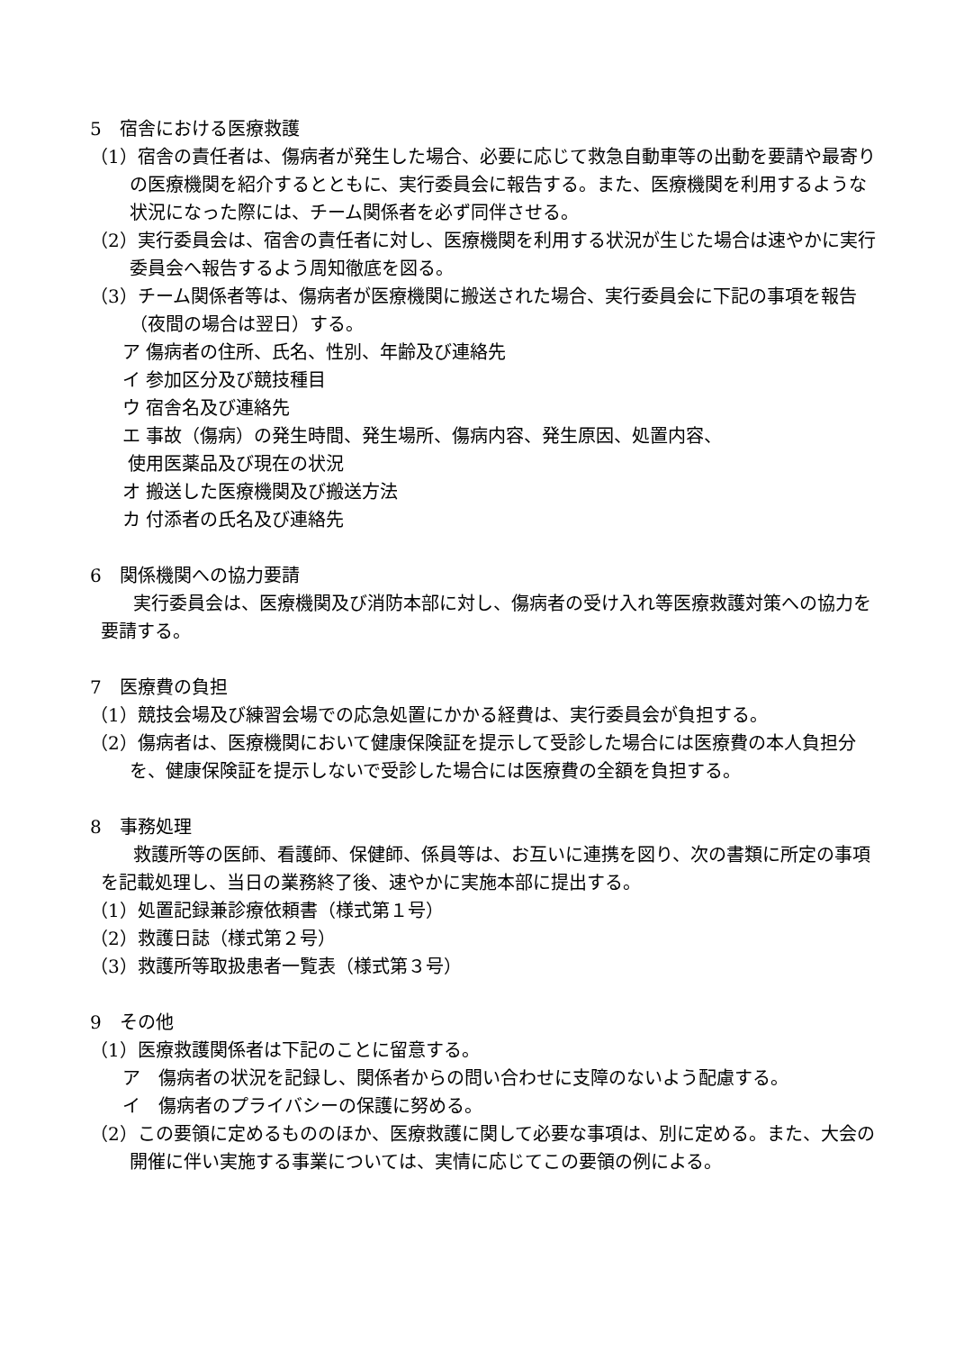5　宿舎における医療救護
（1）宿舎の責任者は、傷病者が発生した場合、必要に応じて救急自動車等の出動を要請や最寄りの医療機関を紹介するとともに、実行委員会に報告する。また、医療機関を利用するような状況になった際には、チーム関係者を必ず同伴させる。
（2）実行委員会は、宿舎の責任者に対し、医療機関を利用する状況が生じた場合は速やかに実行委員会へ報告するよう周知徹底を図る。
（3）チーム関係者等は、傷病者が医療機関に搬送された場合、実行委員会に下記の事項を報告（夜間の場合は翌日）する。
ア 傷病者の住所、氏名、性別、年齢及び連絡先
イ 参加区分及び競技種目
ウ 宿舎名及び連絡先
エ 事故（傷病）の発生時間、発生場所、傷病内容、発生原因、処置内容、
使用医薬品及び現在の状況
オ 搬送した医療機関及び搬送方法
カ 付添者の氏名及び連絡先
6　関係機関への協力要請
実行委員会は、医療機関及び消防本部に対し、傷病者の受け入れ等医療救護対策への協力を要請する。
7　医療費の負担
（1）競技会場及び練習会場での応急処置にかかる経費は、実行委員会が負担する。
（2）傷病者は、医療機関において健康保険証を提示して受診した場合には医療費の本人負担分を、健康保険証を提示しないで受診した場合には医療費の全額を負担する。
8　事務処理
救護所等の医師、看護師、保健師、係員等は、お互いに連携を図り、次の書類に所定の事項を記載処理し、当日の業務終了後、速やかに実施本部に提出する。
（1）処置記録兼診療依頼書（様式第１号）
（2）救護日誌（様式第２号）
（3）救護所等取扱患者一覧表（様式第３号）
9　その他
（1）医療救護関係者は下記のことに留意する。
ア　傷病者の状況を記録し、関係者からの問い合わせに支障のないよう配慮する。
イ　傷病者のプライバシーの保護に努める。
（2）この要領に定めるもののほか、医療救護に関して必要な事項は、別に定める。また、大会の開催に伴い実施する事業については、実情に応じてこの要領の例による。